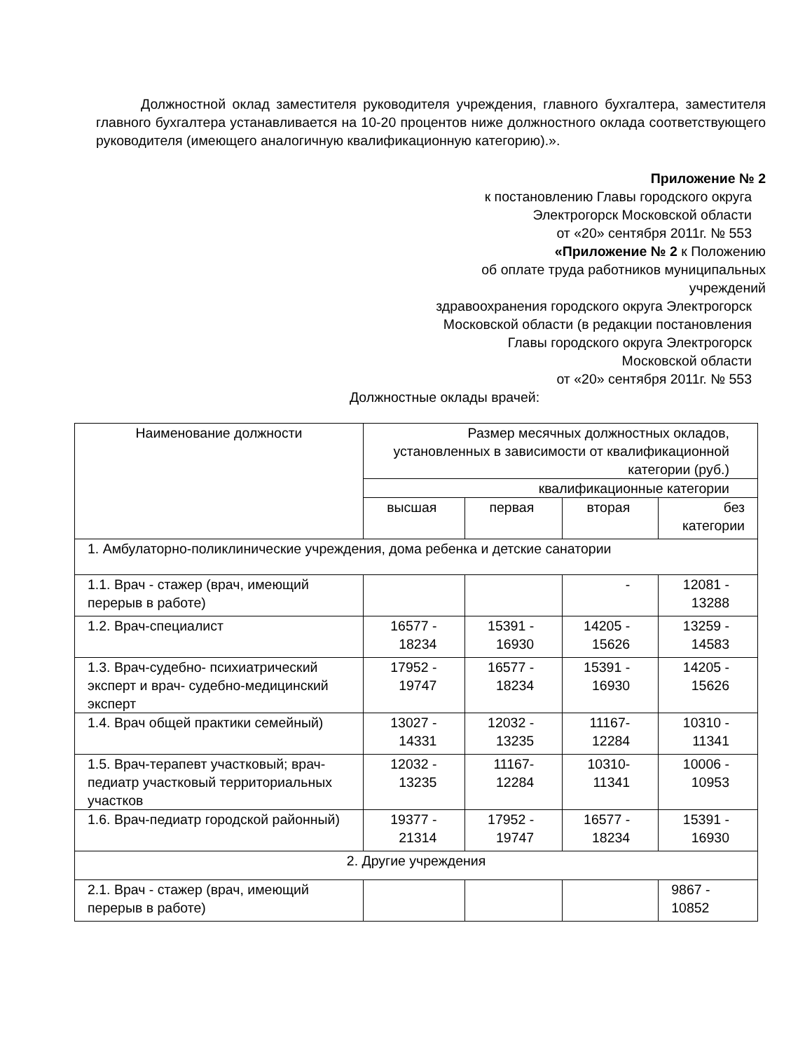Должностной оклад заместителя руководителя учреждения, главного бухгалтера, заместителя главного бухгалтера устанавливается на 10-20 процентов ниже должностного оклада соответствующего руководителя (имеющего аналогичную квалификационную категорию).».
Приложение № 2
к постановлению Главы городского округа
Электрогорск Московской области
от «20» сентября 2011г. № 553
«Приложение № 2 к Положению
об оплате труда работников муниципальных
учреждений
здравоохранения городского округа Электрогорск
Московской области (в редакции постановления
Главы городского округа Электрогорск
Московской области
от «20» сентября 2011г. № 553
Должностные оклады врачей:
| Наименование должности | Размер месячных должностных окладов, установленных в зависимости от квалификационной категории (руб.) | | | |
| | квалификационные категории | | | |
| | высшая | первая | вторая | без категории |
| 1. Амбулаторно-поликлинические учреждения, дома ребенка и детские санатории | | | | |
| 1.1. Врач - стажер (врач, имеющий перерыв в работе) | | | - | 12081 - 13288 |
| 1.2. Врач-специалист | 16577 - 18234 | 15391 - 16930 | 14205 - 15626 | 13259 - 14583 |
| 1.3. Врач-судебно- психиатрический эксперт и врач- судебно-медицинский эксперт | 17952 - 19747 | 16577 - 18234 | 15391 - 16930 | 14205 - 15626 |
| 1.4. Врач общей практики семейный) | 13027 - 14331 | 12032 - 13235 | 11167- 12284 | 10310 - 11341 |
| 1.5. Врач-терапевт участковый; врач-педиатр участковый территориальных участков | 12032 - 13235 | 11167- 12284 | 10310- 11341 | 10006 - 10953 |
| 1.6. Врач-педиатр городской районный) | 19377 - 21314 | 17952 - 19747 | 16577 - 18234 | 15391 - 16930 |
| 2. Другие учреждения | | | | |
| 2.1. Врач - стажер (врач, имеющий перерыв в работе) | | | | 9867 - 10852 |